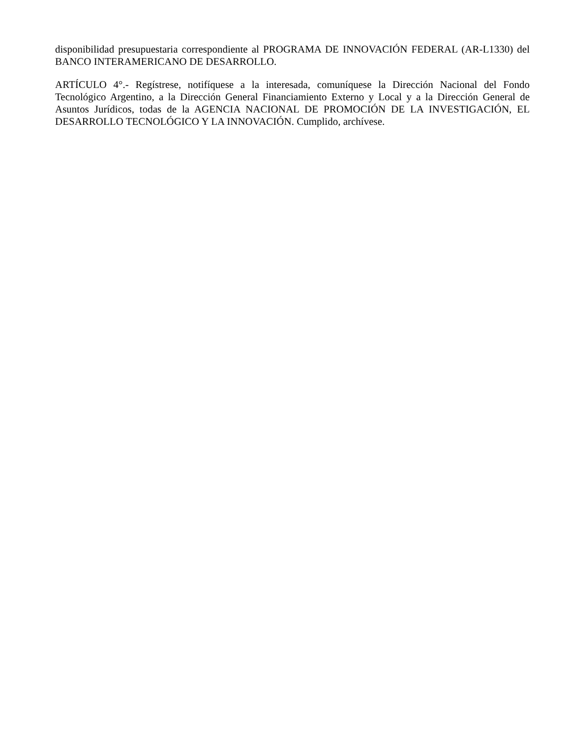disponibilidad presupuestaria correspondiente al PROGRAMA DE INNOVACIÓN FEDERAL (AR-L1330) del BANCO INTERAMERICANO DE DESARROLLO.
ARTÍCULO 4°.- Regístrese, notifíquese a la interesada, comuníquese la Dirección Nacional del Fondo Tecnológico Argentino, a la Dirección General Financiamiento Externo y Local y a la Dirección General de Asuntos Jurídicos, todas de la AGENCIA NACIONAL DE PROMOCIÓN DE LA INVESTIGACIÓN, EL DESARROLLO TECNOLÓGICO Y LA INNOVACIÓN. Cumplido, archívese.